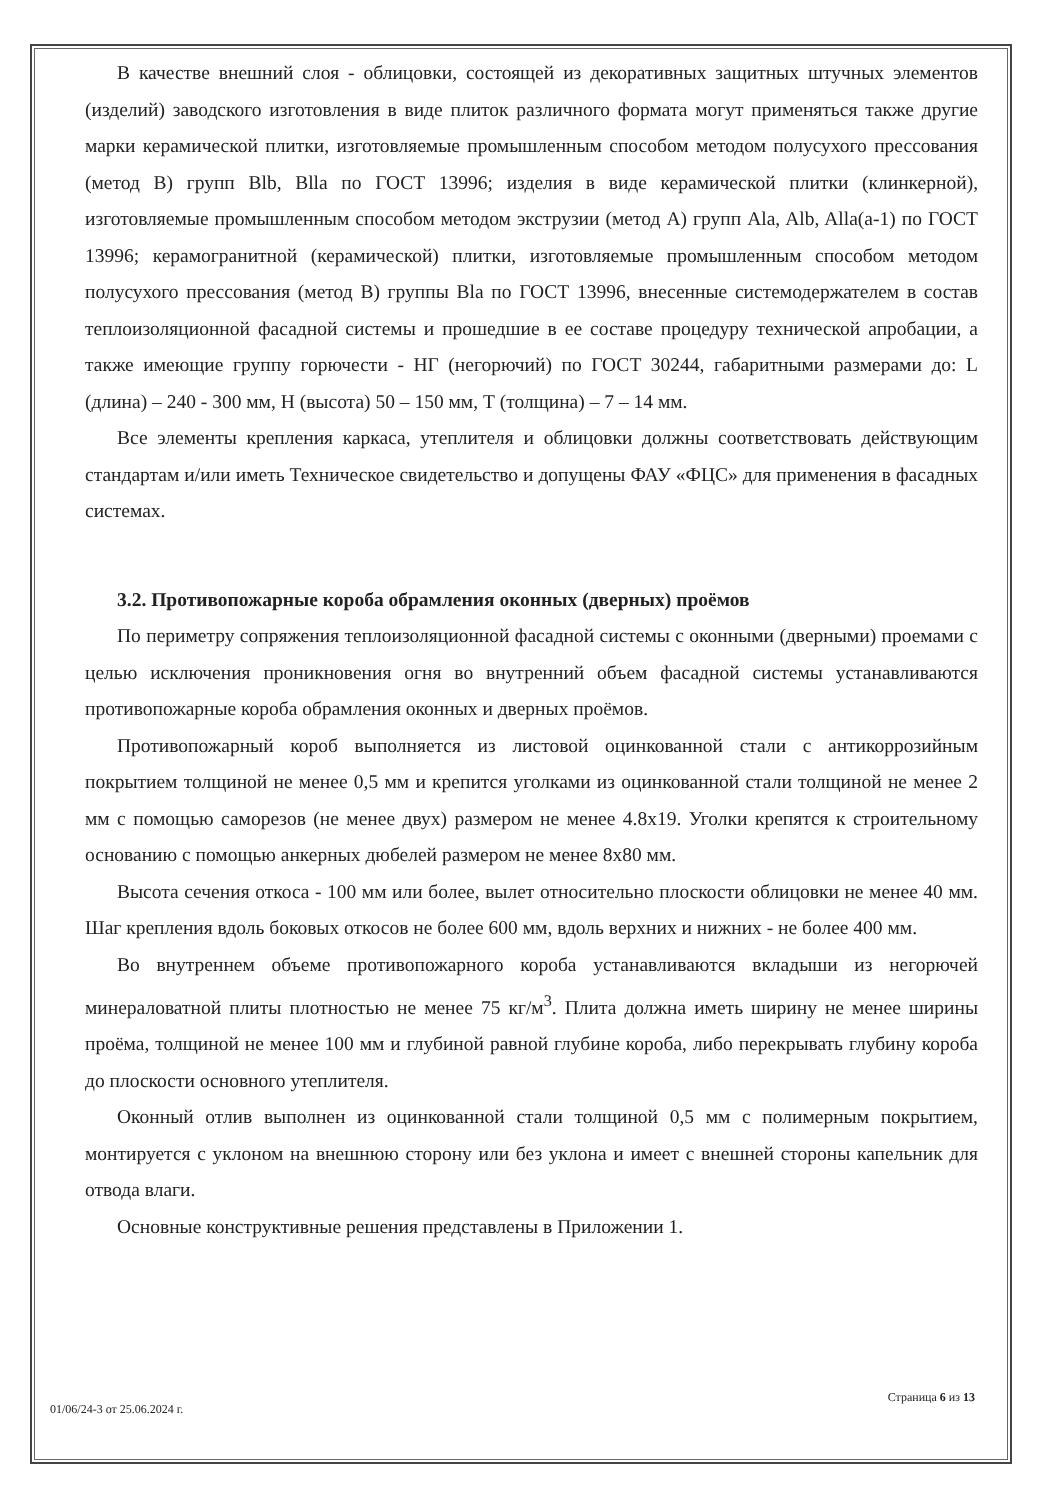В качестве внешний слоя - облицовки, состоящей из декоративных защитных штучных элементов (изделий) заводского изготовления в виде плиток различного формата могут применяться также другие марки керамической плитки, изготовляемые промышленным способом методом полусухого прессования (метод В) групп Blb, Blla по ГОСТ 13996; изделия в виде керамической плитки (клинкерной), изготовляемые промышленным способом методом экструзии (метод А) групп Ala, Alb, Alla(a-1) по ГОСТ 13996; керамогранитной (керамической) плитки, изготовляемые промышленным способом методом полусухого прессования (метод В) группы Bla по ГОСТ 13996, внесенные системодержателем в состав теплоизоляционной фасадной системы и прошедшие в ее составе процедуру технической апробации, а также имеющие группу горючести - НГ (негорючий) по ГОСТ 30244, габаритными размерами до: L (длина) – 240 - 300 мм, Н (высота) 50 – 150 мм, Т (толщина) – 7 – 14 мм.
Все элементы крепления каркаса, утеплителя и облицовки должны соответствовать действующим стандартам и/или иметь Техническое свидетельство и допущены ФАУ «ФЦС» для применения в фасадных системах.
3.2. Противопожарные короба обрамления оконных (дверных) проёмов
По периметру сопряжения теплоизоляционной фасадной системы с оконными (дверными) проемами с целью исключения проникновения огня во внутренний объем фасадной системы устанавливаются противопожарные короба обрамления оконных и дверных проёмов.
Противопожарный короб выполняется из листовой оцинкованной стали с антикоррозийным покрытием толщиной не менее 0,5 мм и крепится уголками из оцинкованной стали толщиной не менее 2 мм с помощью саморезов (не менее двух) размером не менее 4.8х19. Уголки крепятся к строительному основанию с помощью анкерных дюбелей размером не менее 8х80 мм.
Высота сечения откоса - 100 мм или более, вылет относительно плоскости облицовки не менее 40 мм. Шаг крепления вдоль боковых откосов не более 600 мм, вдоль верхних и нижних - не более 400 мм.
Во внутреннем объеме противопожарного короба устанавливаются вкладыши из негорючей минераловатной плиты плотностью не менее 75 кг/м<sup>3</sup>. Плита должна иметь ширину не менее ширины проёма, толщиной не менее 100 мм и глубиной равной глубине короба, либо перекрывать глубину короба до плоскости основного утеплителя.
Оконный отлив выполнен из оцинкованной стали толщиной 0,5 мм с полимерным покрытием, монтируется с уклоном на внешнюю сторону или без уклона и имеет с внешней стороны капельник для отвода влаги.
Основные конструктивные решения представлены в Приложении 1.
Страница 6 из 13
01/06/24-3 от 25.06.2024 г.